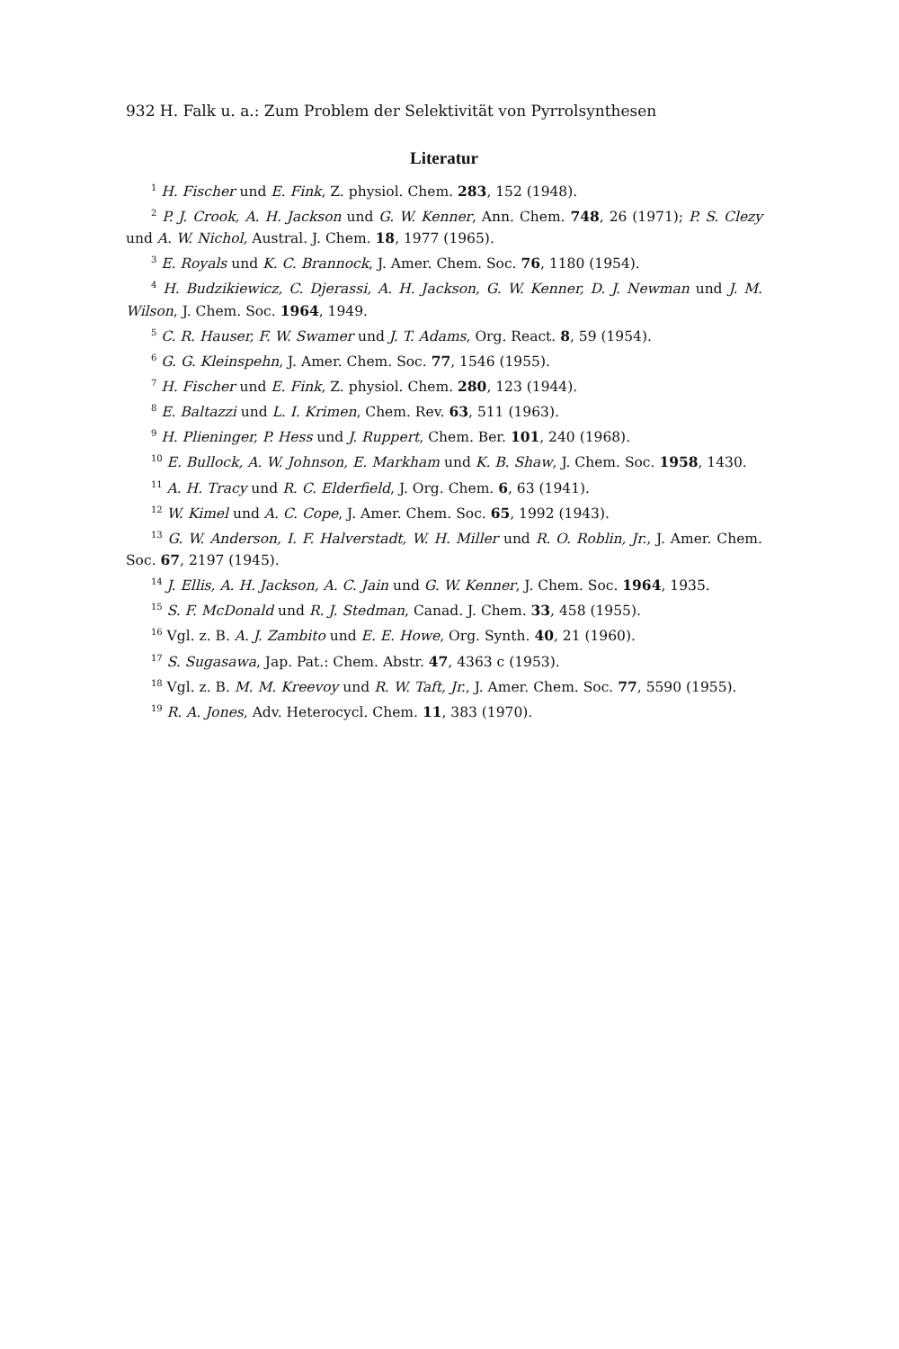932 H. Falk u. a.: Zum Problem der Selektivität von Pyrrolsynthesen
Literatur
<sup>1</sup> H. Fischer und E. Fink, Z. physiol. Chem. 283, 152 (1948).
<sup>2</sup> P. J. Crook, A. H. Jackson und G. W. Kenner, Ann. Chem. 748, 26 (1971); P. S. Clezy und A. W. Nichol, Austral. J. Chem. 18, 1977 (1965).
<sup>3</sup> E. Royals und K. C. Brannock, J. Amer. Chem. Soc. 76, 1180 (1954).
<sup>4</sup> H. Budzikiewicz, C. Djerassi, A. H. Jackson, G. W. Kenner, D. J. Newman und J. M. Wilson, J. Chem. Soc. 1964, 1949.
<sup>5</sup> C. R. Hauser, F. W. Swamer und J. T. Adams, Org. React. 8, 59 (1954).
<sup>6</sup> G. G. Kleinspehn, J. Amer. Chem. Soc. 77, 1546 (1955).
<sup>7</sup> H. Fischer und E. Fink, Z. physiol. Chem. 280, 123 (1944).
<sup>8</sup> E. Baltazzi und L. I. Krimen, Chem. Rev. 63, 511 (1963).
<sup>9</sup> H. Plieninger, P. Hess und J. Ruppert, Chem. Ber. 101, 240 (1968).
<sup>10</sup> E. Bullock, A. W. Johnson, E. Markham und K. B. Shaw, J. Chem. Soc. 1958, 1430.
<sup>11</sup> A. H. Tracy und R. C. Elderfield, J. Org. Chem. 6, 63 (1941).
<sup>12</sup> W. Kimel und A. C. Cope, J. Amer. Chem. Soc. 65, 1992 (1943).
<sup>13</sup> G. W. Anderson, I. F. Halverstadt, W. H. Miller und R. O. Roblin, Jr., J. Amer. Chem. Soc. 67, 2197 (1945).
<sup>14</sup> J. Ellis, A. H. Jackson, A. C. Jain und G. W. Kenner, J. Chem. Soc. 1964, 1935.
<sup>15</sup> S. F. McDonald und R. J. Stedman, Canad. J. Chem. 33, 458 (1955).
<sup>16</sup> Vgl. z. B. A. J. Zambito und E. E. Howe, Org. Synth. 40, 21 (1960).
<sup>17</sup> S. Sugasawa, Jap. Pat.: Chem. Abstr. 47, 4363 c (1953).
<sup>18</sup> Vgl. z. B. M. M. Kreevoy und R. W. Taft, Jr., J. Amer. Chem. Soc. 77, 5590 (1955).
<sup>19</sup> R. A. Jones, Adv. Heterocycl. Chem. 11, 383 (1970).